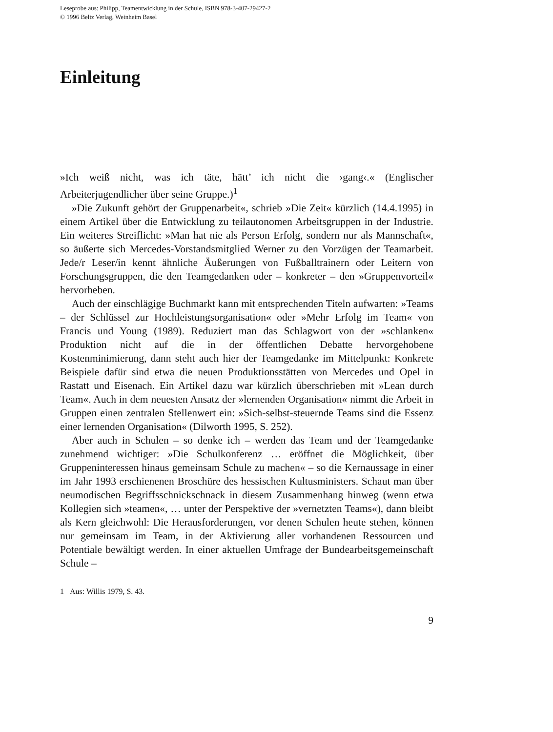Leseprobe aus: Philipp, Teamentwicklung in der Schule, ISBN 978-3-407-29427-2
© 1996 Beltz Verlag, Weinheim Basel
Einleitung
»Ich weiß nicht, was ich täte, hätt’ ich nicht die ›gang‹.« (Englischer Arbeiterjugendlicher über seine Gruppe.)<sup>1</sup>
»Die Zukunft gehört der Gruppenarbeit«, schrieb »Die Zeit« kürzlich (14.4.1995) in einem Artikel über die Entwicklung zu teilautonomen Arbeitsgruppen in der Industrie. Ein weiteres Streiflicht: »Man hat nie als Person Erfolg, sondern nur als Mannschaft«, so äußerte sich Mercedes-Vorstandsmitglied Werner zu den Vorzügen der Teamarbeit. Jede/r Leser/in kennt ähnliche Äußerungen von Fußballtrainern oder Leitern von Forschungsgruppen, die den Teamgedanken oder – konkreter – den »Gruppenvorteil« hervorheben.
Auch der einschlägige Buchmarkt kann mit entsprechenden Titeln aufwarten: »Teams – der Schlüssel zur Hochleistungsorganisation« oder »Mehr Erfolg im Team« von Francis und Young (1989). Reduziert man das Schlagwort von der »schlanken« Produktion nicht auf die in der öffentlichen Debatte hervorgehobene Kostenminimierung, dann steht auch hier der Teamgedanke im Mittelpunkt: Konkrete Beispiele dafür sind etwa die neuen Produktionsstätten von Mercedes und Opel in Rastatt und Eisenach. Ein Artikel dazu war kürzlich überschrieben mit »Lean durch Team«. Auch in dem neuesten Ansatz der »lernenden Organisation« nimmt die Arbeit in Gruppen einen zentralen Stellenwert ein: »Sich-selbst-steuernde Teams sind die Essenz einer lernenden Organisation« (Dilworth 1995, S. 252).
Aber auch in Schulen – so denke ich – werden das Team und der Teamgedanke zunehmend wichtiger: »Die Schulkonferenz … eröffnet die Möglichkeit, über Gruppeninteressen hinaus gemeinsam Schule zu machen« – so die Kernaussage in einer im Jahr 1993 erschienenen Broschüre des hessischen Kultusministers. Schaut man über neumodischen Begriffsschnickschnack in diesem Zusammenhang hinweg (wenn etwa Kollegien sich »teamen«, … unter der Perspektive der »vernetzten Teams«), dann bleibt als Kern gleichwohl: Die Herausforderungen, vor denen Schulen heute stehen, können nur gemeinsam im Team, in der Aktivierung aller vorhandenen Ressourcen und Potentiale bewältigt werden. In einer aktuellen Umfrage der Bundearbeitsgemeinschaft Schule –
1 Aus: Willis 1979, S. 43.
9